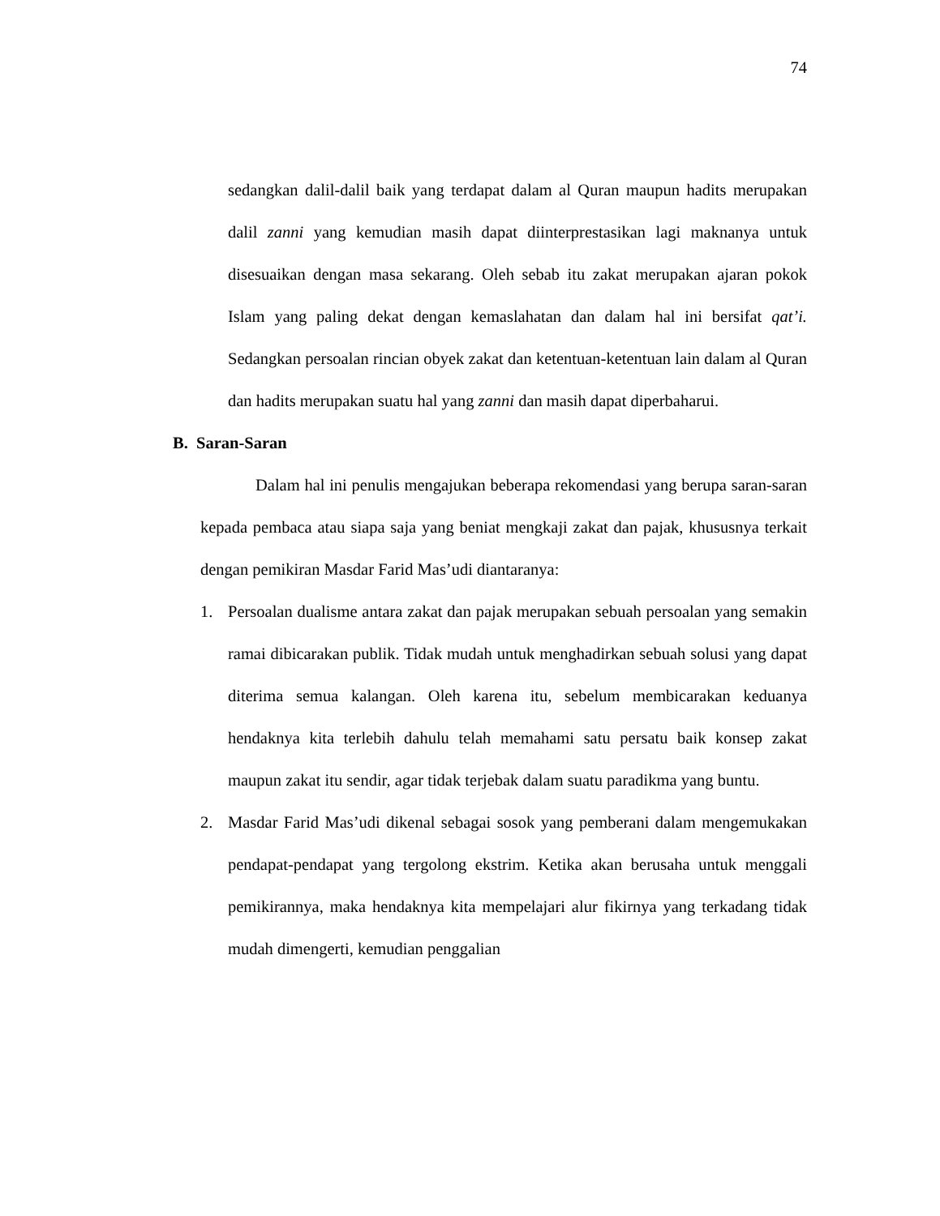74
sedangkan dalil-dalil baik yang terdapat dalam al Quran maupun hadits merupakan dalil zanni yang kemudian masih dapat diinterprestasikan lagi maknanya untuk disesuaikan dengan masa sekarang. Oleh sebab itu zakat merupakan ajaran pokok Islam yang paling dekat dengan kemaslahatan dan dalam hal ini bersifat qat’i. Sedangkan persoalan rincian obyek zakat dan ketentuan-ketentuan lain dalam al Quran dan hadits merupakan suatu hal yang zanni dan masih dapat diperbaharui.
B. Saran-Saran
Dalam hal ini penulis mengajukan beberapa rekomendasi yang berupa saran-saran kepada pembaca atau siapa saja yang beniat mengkaji zakat dan pajak, khususnya terkait dengan pemikiran Masdar Farid Mas’udi diantaranya:
1. Persoalan dualisme antara zakat dan pajak merupakan sebuah persoalan yang semakin ramai dibicarakan publik. Tidak mudah untuk menghadirkan sebuah solusi yang dapat diterima semua kalangan. Oleh karena itu, sebelum membicarakan keduanya hendaknya kita terlebih dahulu telah memahami satu persatu baik konsep zakat maupun zakat itu sendir, agar tidak terjebak dalam suatu paradikma yang buntu.
2. Masdar Farid Mas’udi dikenal sebagai sosok yang pemberani dalam mengemukakan pendapat-pendapat yang tergolong ekstrim. Ketika akan berusaha untuk menggali pemikirannya, maka hendaknya kita mempelajari alur fikirnya yang terkadang tidak mudah dimengerti, kemudian penggalian